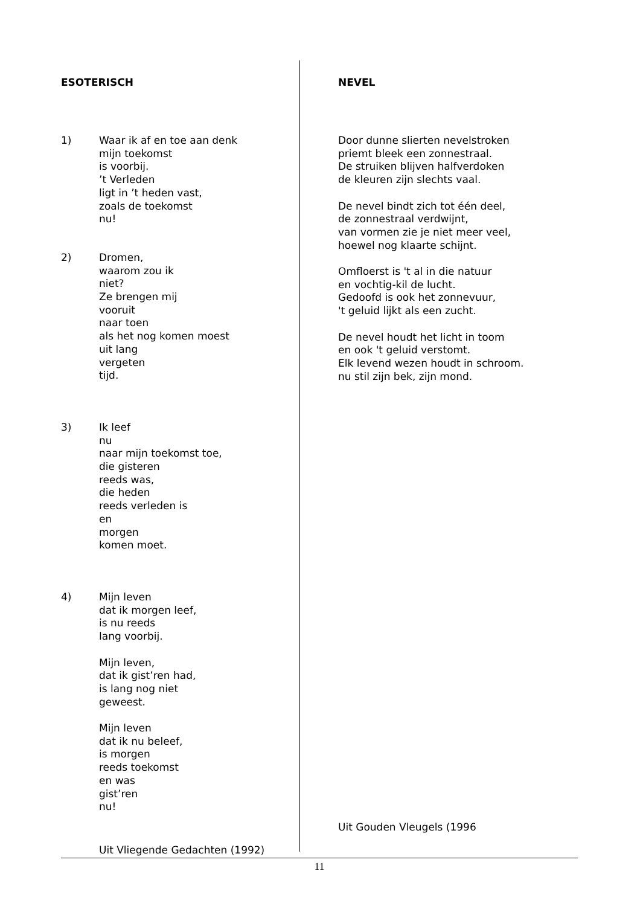ESOTERISCH
1) Waar ik af en toe aan denk
mijn toekomst
is voorbij.
’t Verleden
ligt in ’t heden vast,
zoals de toekomst
nu!
2) Dromen,
waarom zou ik
niet?
Ze brengen mij
vooruit
naar toen
als het nog komen moest
uit lang
vergeten
tijd.
3) Ik leef
nu
naar mijn toekomst toe,
die gisteren
reeds was,
die heden
reeds verleden is
en
morgen
komen moet.
4) Mijn leven
dat ik morgen leef,
is nu reeds
lang voorbij.
Mijn leven,
dat ik gist’ren had,
is lang nog niet
geweest.
Mijn leven
dat ik nu beleef,
is morgen
reeds toekomst
en was
gist’ren
nu!
Uit Vliegende Gedachten (1992)
NEVEL
Door dunne slierten nevelstroken
priemt bleek een zonnestraal.
De struiken blijven halfverdoken
de kleuren zijn slechts vaal.
De nevel bindt zich tot één deel,
de zonnestraal verdwijnt,
van vormen zie je niet meer veel,
hoewel nog klaarte schijnt.
Omfloerst is 't al in die natuur
en vochtig-kil de lucht.
Gedoofd is ook het zonnevuur,
't geluid lijkt als een zucht.
De nevel houdt het licht in toom
en ook 't geluid verstomt.
Elk levend wezen houdt in schroom.
nu stil zijn bek, zijn mond.
Uit Gouden Vleugels (1996
11